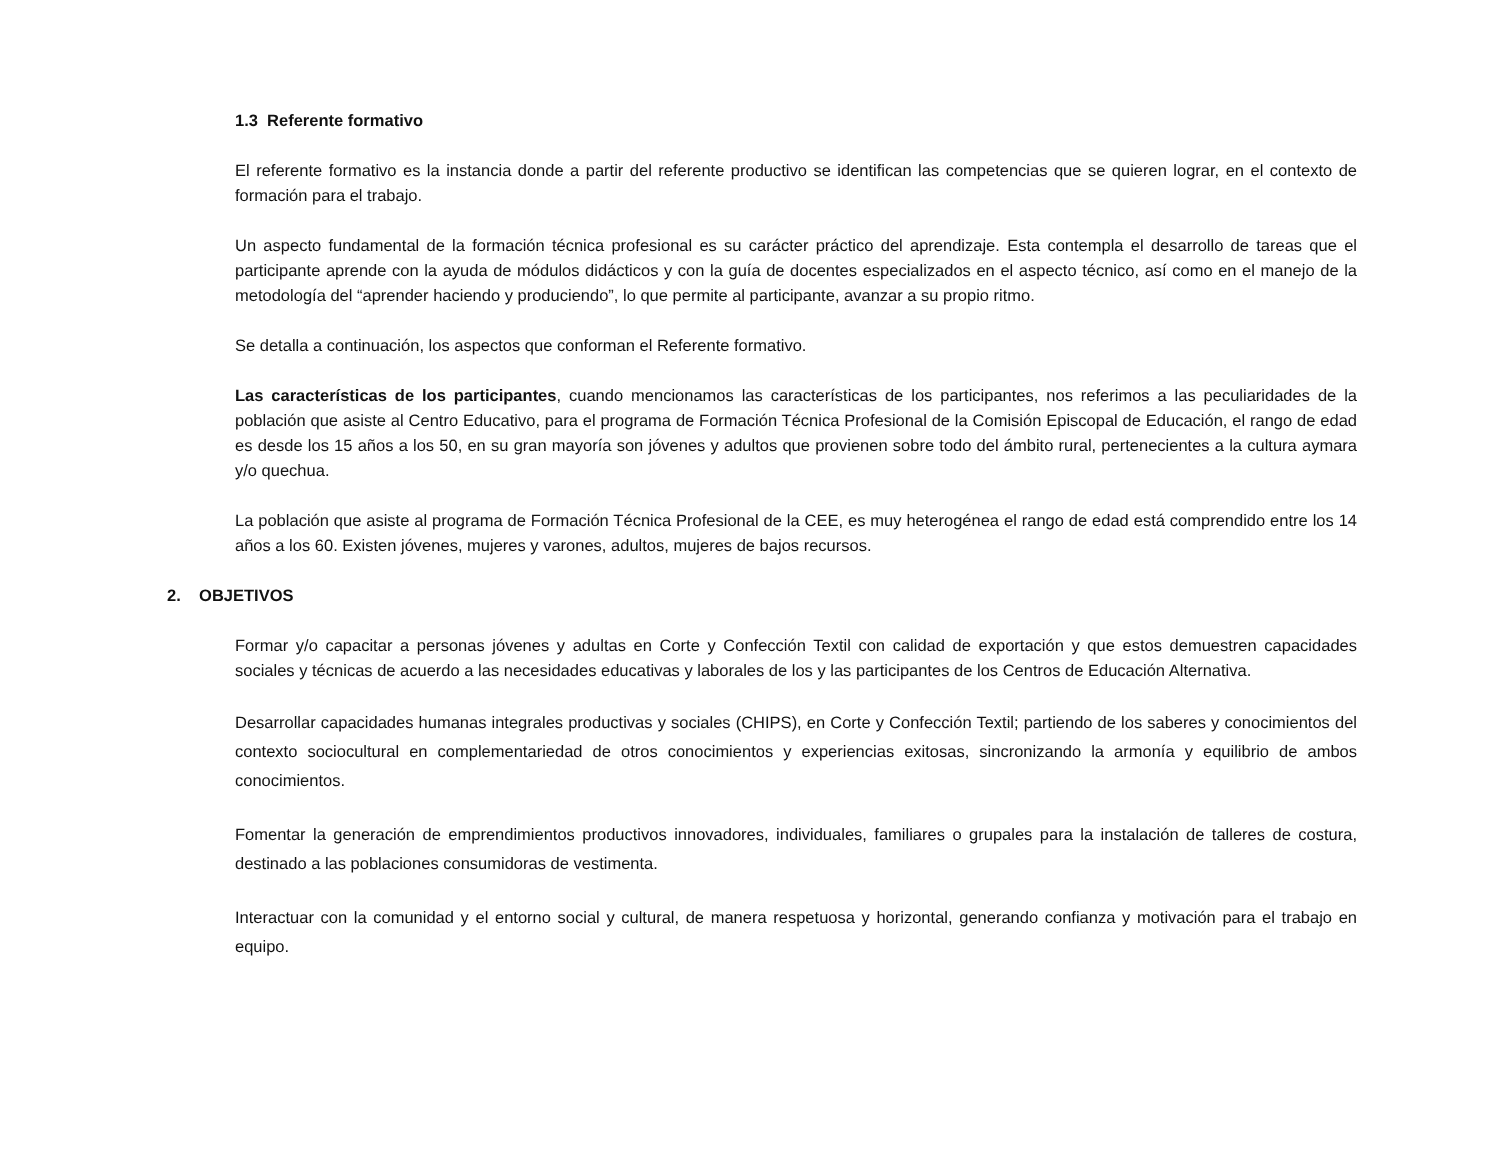1.3 Referente formativo
El referente formativo es la instancia donde a partir del referente productivo se identifican las competencias que se quieren lograr, en el contexto de formación para el trabajo.
Un aspecto fundamental de la formación técnica profesional es su carácter práctico del aprendizaje. Esta contempla el desarrollo de tareas que el participante aprende con la ayuda de módulos didácticos y con la guía de docentes especializados en el aspecto técnico, así como en el manejo de la metodología del “aprender haciendo y produciendo”, lo que permite al participante, avanzar a su propio ritmo.
Se detalla a continuación, los aspectos que conforman el Referente formativo.
Las características de los participantes, cuando mencionamos las características de los participantes, nos referimos a las peculiaridades de la población que asiste al Centro Educativo, para el programa de Formación Técnica Profesional de la Comisión Episcopal de Educación, el rango de edad es desde los 15 años a los 50, en su gran mayoría son jóvenes y adultos que provienen sobre todo del ámbito rural, pertenecientes a la cultura aymara y/o quechua.
La población que asiste al programa de Formación Técnica Profesional de la CEE, es muy heterogénea el rango de edad está comprendido entre los 14 años a los 60. Existen jóvenes, mujeres y varones, adultos, mujeres de bajos recursos.
2. OBJETIVOS
Formar y/o capacitar a personas jóvenes y adultas en Corte y Confección Textil con calidad de exportación y que estos demuestren capacidades sociales y técnicas de acuerdo a las necesidades educativas y laborales de los y las participantes de los Centros de Educación Alternativa.
Desarrollar capacidades humanas integrales productivas y sociales (CHIPS), en Corte y Confección Textil; partiendo de los saberes y conocimientos del contexto sociocultural en complementariedad de otros conocimientos y experiencias exitosas, sincronizando la armonía y equilibrio de ambos conocimientos.
Fomentar la generación de emprendimientos productivos innovadores, individuales, familiares o grupales para la instalación de talleres de costura, destinado a las poblaciones consumidoras de vestimenta.
Interactuar con la comunidad y el entorno social y cultural, de manera respetuosa y horizontal, generando confianza y motivación para el trabajo en equipo.